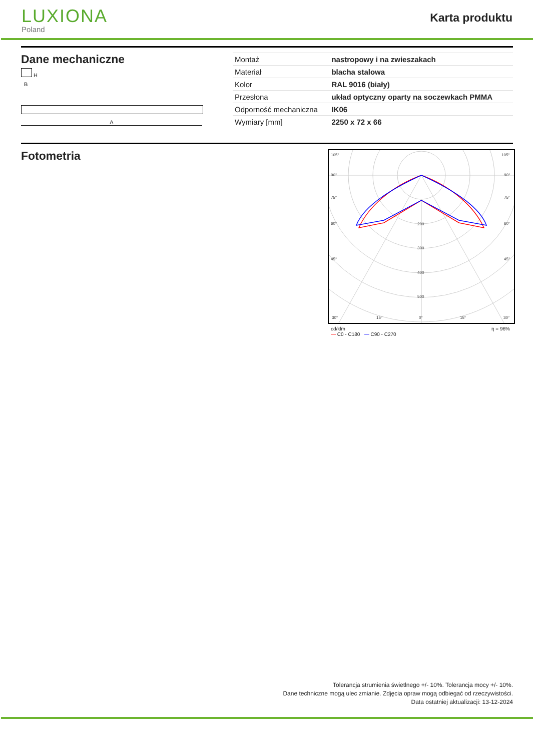LUXIONA
Poland
Karta produktu
Dane mechaniczne
H
B
A
| Montaż | nastropowy i na zwieszakach |
| Materiał | blacha stalowa |
| Kolor | RAL 9016 (biały) |
| Przesłona | układ optyczny oparty na soczewkach PMMA |
| Odporność mechaniczna | IK06 |
| Wymiary [mm] | 2250 x 72 x 66 |
Fotometria
105°
105°
90°
90°
75°
75°
60°
60°
45°
45°
200
300
400
500
30°
15°
0°
15°
30°
cd/klm
— C0 - C180 — C90 - C270 η = 96%
Tolerancja strumienia świetlnego +/- 10%. Tolerancja mocy +/- 10%.
Dane techniczne mogą ulec zmianie. Zdjęcia opraw mogą odbiegać od rzeczywistości.
Data ostatniej aktualizacji: 13-12-2024